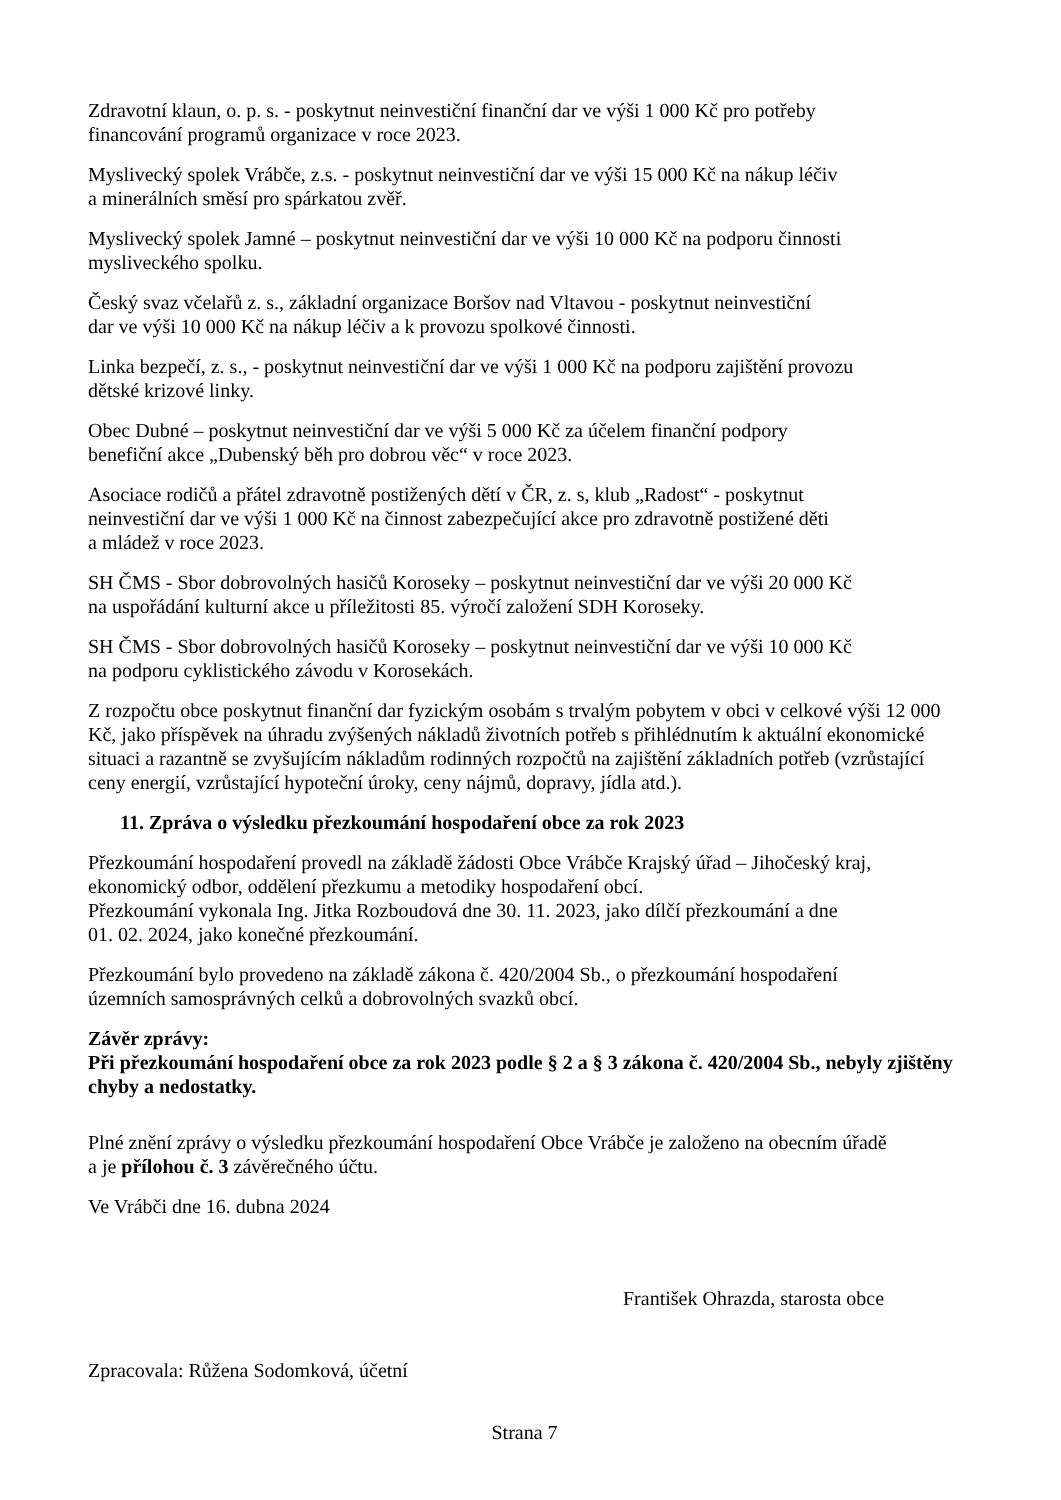Zdravotní klaun, o. p. s. - poskytnut neinvestiční finanční dar ve výši 1 000 Kč pro potřeby
financování programů organizace v roce 2023.
Myslivecký spolek Vrábče, z.s. - poskytnut neinvestiční dar ve výši 15 000 Kč na nákup léčiv
a minerálních směsí pro spárkatou zvěř.
Myslivecký spolek Jamné – poskytnut neinvestiční dar ve výši 10 000 Kč na podporu činnosti
mysliveckého spolku.
Český svaz včelařů z. s., základní organizace Boršov nad Vltavou - poskytnut neinvestiční
dar ve výši 10 000 Kč na nákup léčiv a k provozu spolkové činnosti.
Linka bezpečí, z. s., - poskytnut neinvestiční dar ve výši 1 000 Kč na podporu zajištění provozu
dětské krizové linky.
Obec Dubné – poskytnut neinvestiční dar ve výši 5 000 Kč za účelem finanční podpory
benefiční akce „Dubenský běh pro dobrou věc“ v roce 2023.
Asociace rodičů a přátel zdravotně postižených dětí v ČR, z. s, klub „Radost“ - poskytnut
neinvestiční dar ve výši 1 000 Kč na činnost zabezpečující akce pro zdravotně postižené děti
a mládež v roce 2023.
SH ČMS - Sbor dobrovolných hasičů Koroseky – poskytnut neinvestiční dar ve výši 20 000 Kč
na uspořádání kulturní akce u příležitosti 85. výročí založení SDH Koroseky.
SH ČMS - Sbor dobrovolných hasičů Koroseky – poskytnut neinvestiční dar ve výši 10 000 Kč
na podporu cyklistického závodu v Korosekách.
Z rozpočtu obce poskytnut finanční dar fyzickým osobám s trvalým pobytem v obci v celkové výši 12 000 Kč, jako příspěvek na úhradu zvýšených nákladů životních potřeb s přihlédnutím k aktuální ekonomické situaci a razantně se zvyšujícím nákladům rodinných rozpočtů na zajištění základních potřeb (vzrůstající ceny energií, vzrůstající hypoteční úroky, ceny nájmů, dopravy, jídla atd.).
11. Zpráva o výsledku přezkoumání hospodaření obce za rok 2023
Přezkoumání hospodaření provedl na základě žádosti Obce Vrábče Krajský úřad – Jihočeský kraj,
ekonomický odbor, oddělení přezkumu a metodiky hospodaření obcí.
Přezkoumání vykonala Ing. Jitka Rozboudová dne 30. 11. 2023, jako dílčí přezkoumání a dne
01. 02. 2024, jako konečné přezkoumání.
Přezkoumání bylo provedeno na základě zákona č. 420/2004 Sb., o přezkoumání hospodaření
územních samosprávných celků a dobrovolných svazků obcí.
Závěr zprávy:
Při přezkoumání hospodaření obce za rok 2023 podle § 2 a § 3 zákona č. 420/2004 Sb., nebyly zjištěny chyby a nedostatky.
Plné znění zprávy o výsledku přezkoumání hospodaření Obce Vrábče je založeno na obecním úřadě
a je přílohou č. 3 závěrečného účtu.
Ve Vrábči dne 16. dubna 2024
František Ohrazda, starosta obce
Zpracovala: Růžena Sodomková, účetní
Strana 7